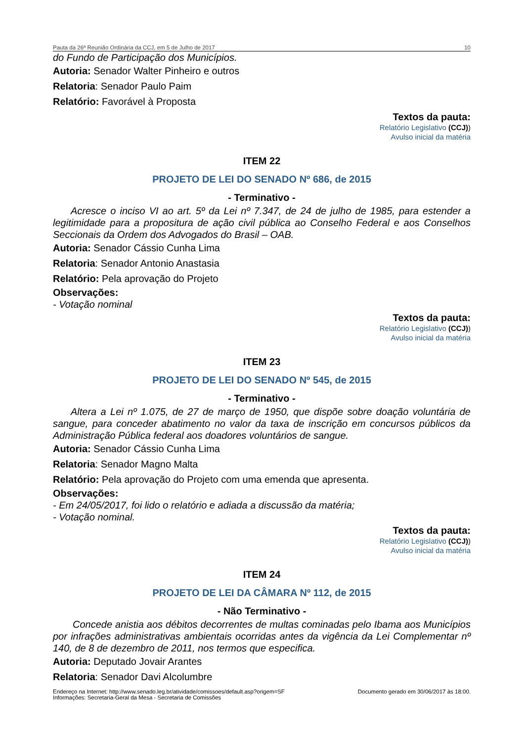Pauta da 26ª Reunião Ordinária da CCJ, em 5 de Julho de 2017 10
do Fundo de Participação dos Municípios.
Autoria: Senador Walter Pinheiro e outros
Relatoria: Senador Paulo Paim
Relatório: Favorável à Proposta
Textos da pauta:
Relatório Legislativo (CCJ))
Avulso inicial da matéria
ITEM 22
PROJETO DE LEI DO SENADO Nº 686, de 2015
- Terminativo -
Acresce o inciso VI ao art. 5º da Lei nº 7.347, de 24 de julho de 1985, para estender a legitimidade para a propositura de ação civil pública ao Conselho Federal e aos Conselhos Seccionais da Ordem dos Advogados do Brasil – OAB.
Autoria: Senador Cássio Cunha Lima
Relatoria: Senador Antonio Anastasia
Relatório: Pela aprovação do Projeto
Observações:
- Votação nominal
Textos da pauta:
Relatório Legislativo (CCJ))
Avulso inicial da matéria
ITEM 23
PROJETO DE LEI DO SENADO Nº 545, de 2015
- Terminativo -
Altera a Lei nº 1.075, de 27 de março de 1950, que dispõe sobre doação voluntária de sangue, para conceder abatimento no valor da taxa de inscrição em concursos públicos da Administração Pública federal aos doadores voluntários de sangue.
Autoria: Senador Cássio Cunha Lima
Relatoria: Senador Magno Malta
Relatório: Pela aprovação do Projeto com uma emenda que apresenta.
Observações:
- Em 24/05/2017, foi lido o relatório e adiada a discussão da matéria;
- Votação nominal.
Textos da pauta:
Relatório Legislativo (CCJ))
Avulso inicial da matéria
ITEM 24
PROJETO DE LEI DA CÂMARA Nº 112, de 2015
- Não Terminativo -
Concede anistia aos débitos decorrentes de multas cominadas pelo Ibama aos Municípios por infrações administrativas ambientais ocorridas antes da vigência da Lei Complementar nº 140, de 8 de dezembro de 2011, nos termos que especifica.
Autoria: Deputado Jovair Arantes
Relatoria: Senador Davi Alcolumbre
Endereço na Internet: http://www.senado.leg.br/atividade/comissoes/default.asp?origem=SF
Informações: Secretaria-Geral da Mesa - Secretaria de Comissões
Documento gerado em 30/06/2017 às 18:00.